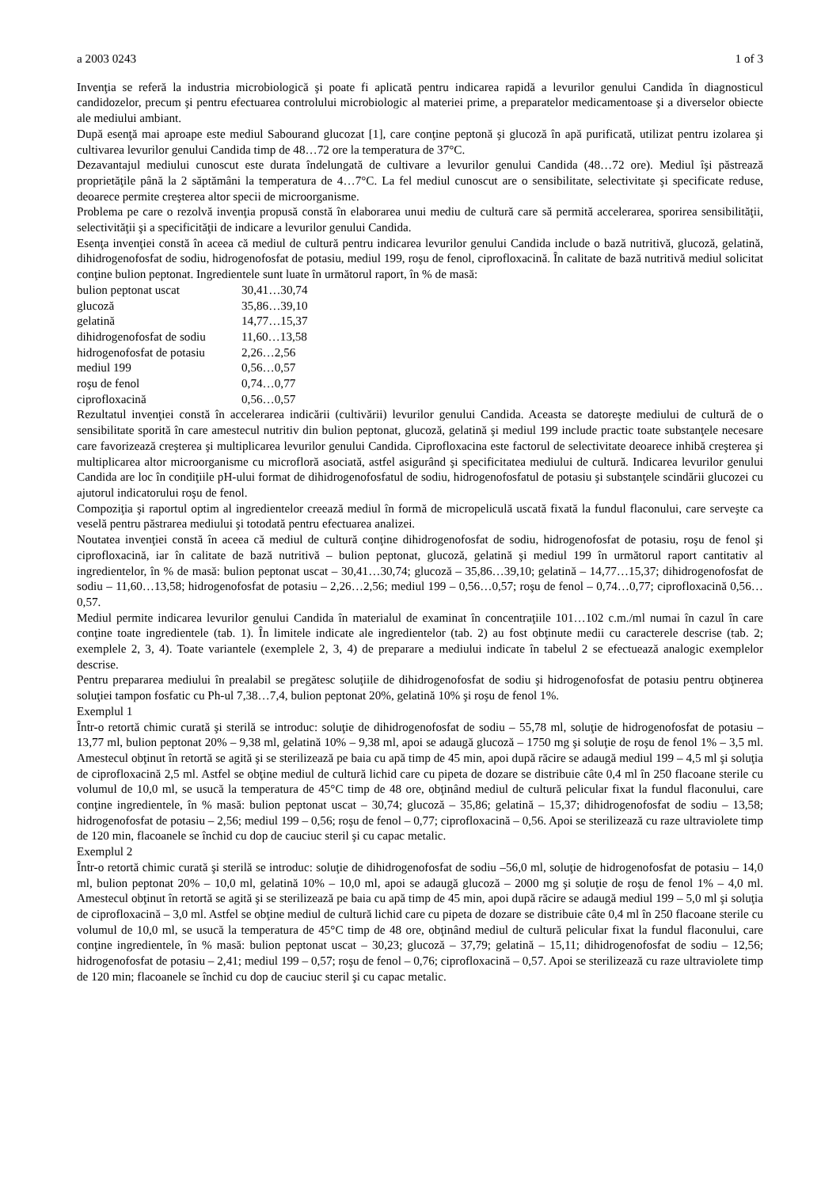a 2003 0243 1 of 3
Invenţia se referă la industria microbiologică şi poate fi aplicată pentru indicarea rapidă a levurilor genului Candida în diagnosticul candidozelor, precum şi pentru efectuarea controlului microbiologic al materiei prime, a preparatelor medicamentoase şi a diverselor obiecte ale mediului ambiant.
După esenţă mai aproape este mediul Sabourand glucozat [1], care conţine peptonă şi glucoză în apă purificată, utilizat pentru izolarea şi cultivarea levurilor genului Candida timp de 48…72 ore la temperatura de 37°C.
Dezavantajul mediului cunoscut este durata îndelungată de cultivare a levurilor genului Candida (48…72 ore). Mediul îşi păstrează proprietăţile până la 2 săptămâni la temperatura de 4…7°C. La fel mediul cunoscut are o sensibilitate, selectivitate şi specificate reduse, deoarece permite creşterea altor specii de microorganisme.
Problema pe care o rezolvă invenţia propusă constă în elaborarea unui mediu de cultură care să permită accelerarea, sporirea sensibilităţii, selectivităţii şi a specificităţii de indicare a levurilor genului Candida.
Esenţa invenţiei constă în aceea că mediul de cultură pentru indicarea levurilor genului Candida include o bază nutritivă, glucoză, gelatină, dihidrogenofosfat de sodiu, hidrogenofosfat de potasiu, mediul 199, roşu de fenol, ciprofloxacină. În calitate de bază nutritivă mediul solicitat conţine bulion peptonat. Ingredientele sunt luate în următorul raport, în % de masă:
| bulion peptonat uscat | 30,41…30,74 |
| glucoză | 35,86…39,10 |
| gelatină | 14,77…15,37 |
| dihidrogenofosfat de sodiu | 11,60…13,58 |
| hidrogenofosfat de potasiu | 2,26…2,56 |
| mediul 199 | 0,56…0,57 |
| roşu de fenol | 0,74…0,77 |
| ciprofloxacină | 0,56…0,57 |
Rezultatul invenţiei constă în accelerarea indicării (cultivării) levurilor genului Candida. Aceasta se datoreşte mediului de cultură de o sensibilitate sporită în care amestecul nutritiv din bulion peptonat, glucoză, gelatină şi mediul 199 include practic toate substanţele necesare care favorizează creşterea şi multiplicarea levurilor genului Candida. Ciprofloxacina este factorul de selectivitate deoarece inhibă creşterea şi multiplicarea altor microorganisme cu microfloră asociată, astfel asigurând şi specificitatea mediului de cultură. Indicarea levurilor genului Candida are loc în condiţiile pH-ului format de dihidrogenofosfatul de sodiu, hidrogenofosfatul de potasiu şi substanţele scindării glucozei cu ajutorul indicatorului roşu de fenol.
Compoziţia şi raportul optim al ingredientelor creează mediul în formă de micropeliculă uscată fixată la fundul flaconului, care serveşte ca veselă pentru păstrarea mediului şi totodată pentru efectuarea analizei.
Noutatea invenţiei constă în aceea că mediul de cultură conţine dihidrogenofosfat de sodiu, hidrogenofosfat de potasiu, roşu de fenol şi ciprofloxacină, iar în calitate de bază nutritivă – bulion peptonat, glucoză, gelatină şi mediul 199 în următorul raport cantitativ al ingredientelor, în % de masă: bulion peptonat uscat – 30,41…30,74; glucoză – 35,86…39,10; gelatină – 14,77…15,37; dihidrogenofosfat de sodiu – 11,60…13,58; hidrogenofosfat de potasiu – 2,26…2,56; mediul 199 – 0,56…0,57; roşu de fenol – 0,74…0,77; ciprofloxacină 0,56…0,57.
Mediul permite indicarea levurilor genului Candida în materialul de examinat în concentraţiile 101…102 c.m./ml numai în cazul în care conţine toate ingredientele (tab. 1). În limitele indicate ale ingredientelor (tab. 2) au fost obţinute medii cu caracterele descrise (tab. 2; exemplele 2, 3, 4). Toate variantele (exemplele 2, 3, 4) de preparare a mediului indicate în tabelul 2 se efectuează analogic exemplelor descrise.
Pentru prepararea mediului în prealabil se pregătesc soluţiile de dihidrogenofosfat de sodiu şi hidrogenofosfat de potasiu pentru obţinerea soluţiei tampon fosfatic cu Ph-ul 7,38…7,4, bulion peptonat 20%, gelatină 10% şi roşu de fenol 1%.
Exemplul 1
Într-o retortă chimic curată şi sterilă se introduc: soluţie de dihidrogenofosfat de sodiu – 55,78 ml, soluţie de hidrogenofosfat de potasiu – 13,77 ml, bulion peptonat 20% – 9,38 ml, gelatină 10% – 9,38 ml, apoi se adaugă glucoză – 1750 mg şi soluţie de roşu de fenol 1% – 3,5 ml. Amestecul obţinut în retortă se agită şi se sterilizează pe baia cu apă timp de 45 min, apoi după răcire se adaugă mediul 199 – 4,5 ml şi soluţia de ciprofloxacină 2,5 ml. Astfel se obţine mediul de cultură lichid care cu pipeta de dozare se distribuie câte 0,4 ml în 250 flacoane sterile cu volumul de 10,0 ml, se usucă la temperatura de 45°C timp de 48 ore, obţinând mediul de cultură pelicular fixat la fundul flaconului, care conţine ingredientele, în % masă: bulion peptonat uscat – 30,74; glucoză – 35,86; gelatină – 15,37; dihidrogenofosfat de sodiu – 13,58; hidrogenofosfat de potasiu – 2,56; mediul 199 – 0,56; roşu de fenol – 0,77; ciprofloxacină – 0,56. Apoi se sterilizează cu raze ultraviolete timp de 120 min, flacoanele se închid cu dop de cauciuc steril şi cu capac metalic.
Exemplul 2
Într-o retortă chimic curată şi sterilă se introduc: soluţie de dihidrogenofosfat de sodiu –56,0 ml, soluţie de hidrogenofosfat de potasiu – 14,0 ml, bulion peptonat 20% – 10,0 ml, gelatină 10% – 10,0 ml, apoi se adaugă glucoză – 2000 mg şi soluţie de roşu de fenol 1% – 4,0 ml. Amestecul obţinut în retortă se agită şi se sterilizează pe baia cu apă timp de 45 min, apoi după răcire se adaugă mediul 199 – 5,0 ml şi soluţia de ciprofloxacină – 3,0 ml. Astfel se obţine mediul de cultură lichid care cu pipeta de dozare se distribuie câte 0,4 ml în 250 flacoane sterile cu volumul de 10,0 ml, se usucă la temperatura de 45°C timp de 48 ore, obţinând mediul de cultură pelicular fixat la fundul flaconului, care conţine ingredientele, în % masă: bulion peptonat uscat – 30,23; glucoză – 37,79; gelatină – 15,11; dihidrogenofosfat de sodiu – 12,56; hidrogenofosfat de potasiu – 2,41; mediul 199 – 0,57; roşu de fenol – 0,76; ciprofloxacină – 0,57. Apoi se sterilizează cu raze ultraviolete timp de 120 min; flacoanele se închid cu dop de cauciuc steril şi cu capac metalic.